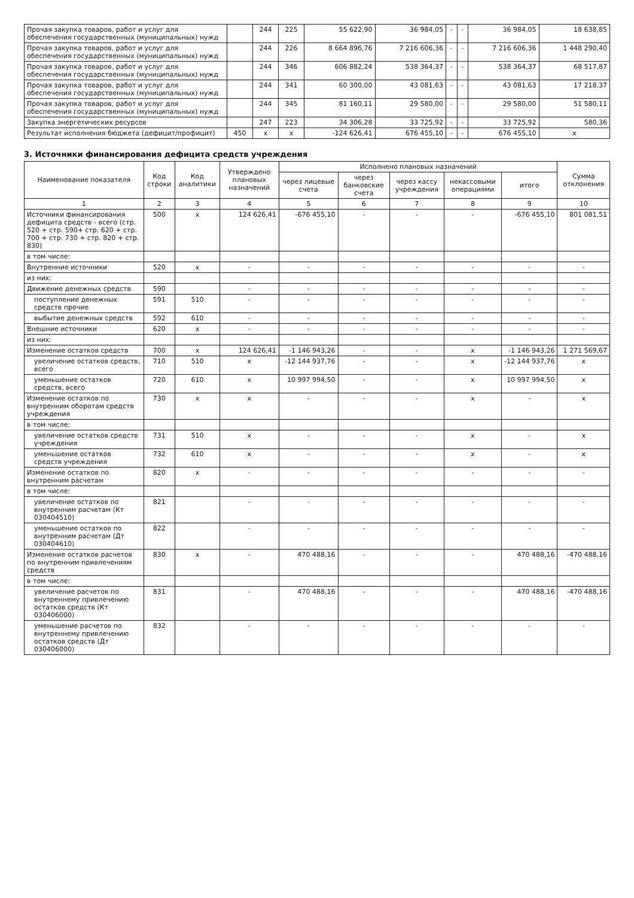| Прочая закупка товаров, работ и услуг для обеспечения государственных (муниципальных) нужд | | 244 | 225 | 55 622,90 | 36 984,05 | - | - | 36 984,05 | 18 638,85 |
| Прочая закупка товаров, работ и услуг для обеспечения государственных (муниципальных) нужд | | 244 | 226 | 8 664 896,76 | 7 216 606,36 | - | - | 7 216 606,36 | 1 448 290,40 |
| Прочая закупка товаров, работ и услуг для обеспечения государственных (муниципальных) нужд | | 244 | 346 | 606 882,24 | 538 364,37 | - | - | 538 364,37 | 68 517,87 |
| Прочая закупка товаров, работ и услуг для обеспечения государственных (муниципальных) нужд | | 244 | 341 | 60 300,00 | 43 081,63 | - | - | 43 081,63 | 17 218,37 |
| Прочая закупка товаров, работ и услуг для обеспечения государственных (муниципальных) нужд | | 244 | 345 | 81 160,11 | 29 580,00 | - | - | 29 580,00 | 51 580,11 |
| Закупка энергетических ресурсов | | 247 | 223 | 34 306,28 | 33 725,92 | - | - | 33 725,92 | 580,36 |
| Результат исполнения бюджета (дефицит/профицит) | 450 | x | x | -124 626,41 | 676 455,10 | - | - | 676 455,10 | x |
3. Источники финансирования дефицита средств учреждения
| Наименование показателя | Код строки | Код аналитики | Утверждено плановых назначений | Исполнено плановых назначений | | | | | Сумма отклонения |
| --- | --- | --- | --- | --- | --- | --- | --- | --- | --- |
| | | | | через лицевые счета | через банковские счета | через кассу учреждения | некассовыми операциями | итого | |
| 1 | 2 | 3 | 4 | 5 | 6 | 7 | 8 | 9 | 10 |
| Источники финансирования дефицита средств - всего (стр. 520 + стр. 590+ стр. 620 + стр. 700 + стр. 730 + стр. 820 + стр. 830) | 500 | x | 124 626,41 | -676 455,10 | - | - | - | -676 455,10 | 801 081,51 |
| в том числе: | | | | | | | | | |
| Внутренние источники | 520 | x | - | - | - | - | - | - | - |
| из них: | | | | | | | | | |
| Движение денежных средств | 590 | | - | - | - | - | - | - | - |
| поступление денежных средств прочие | 591 | 510 | - | - | - | - | - | - | - |
| выбытие денежных средств | 592 | 610 | - | - | - | - | - | - | - |
| Внешние источники | 620 | x | - | - | - | - | - | - | - |
| из них: | | | | | | | | | |
| Изменение остатков средств | 700 | x | 124 626,41 | -1 146 943,26 | - | - | x | -1 146 943,26 | 1 271 569,67 |
| увеличение остатков средств, всего | 710 | 510 | x | -12 144 937,76 | - | - | x | -12 144 937,76 | x |
| уменьшение остатков средств, всего | 720 | 610 | x | 10 997 994,50 | - | - | x | 10 997 994,50 | x |
| Изменение остатков по внутренним оборотам средств учреждения | 730 | x | x | - | - | - | x | - | x |
| в том числе: | | | | | | | | | |
| увеличение остатков средств учреждения | 731 | 510 | x | - | - | - | x | - | x |
| уменьшение остатков средств учреждения | 732 | 610 | x | - | - | - | x | - | x |
| Изменение остатков по внутренним расчетам | 820 | x | - | - | - | - | - | - | - |
| в том числе: | | | | | | | | | |
| увеличение остатков по внутренним расчетам (Кт 030404510) | 821 | | - | - | - | - | - | - | - |
| уменьшение остатков по внутренним расчетам (Дт 030404610) | 822 | | - | - | - | - | - | - | - |
| Изменение остатков расчетов по внутренним привлечениям средств | 830 | x | - | 470 488,16 | - | - | - | 470 488,16 | -470 488,16 |
| в том числе: | | | | | | | | | |
| увеличение расчетов по внутреннему привлечению остатков средств (Кт 030406000) | 831 | | - | 470 488,16 | - | - | - | 470 488,16 | -470 488,16 |
| уменьшение расчетов по внутреннему привлечению остатков средств (Дт 030406000) | 832 | | - | - | - | - | - | - | - |